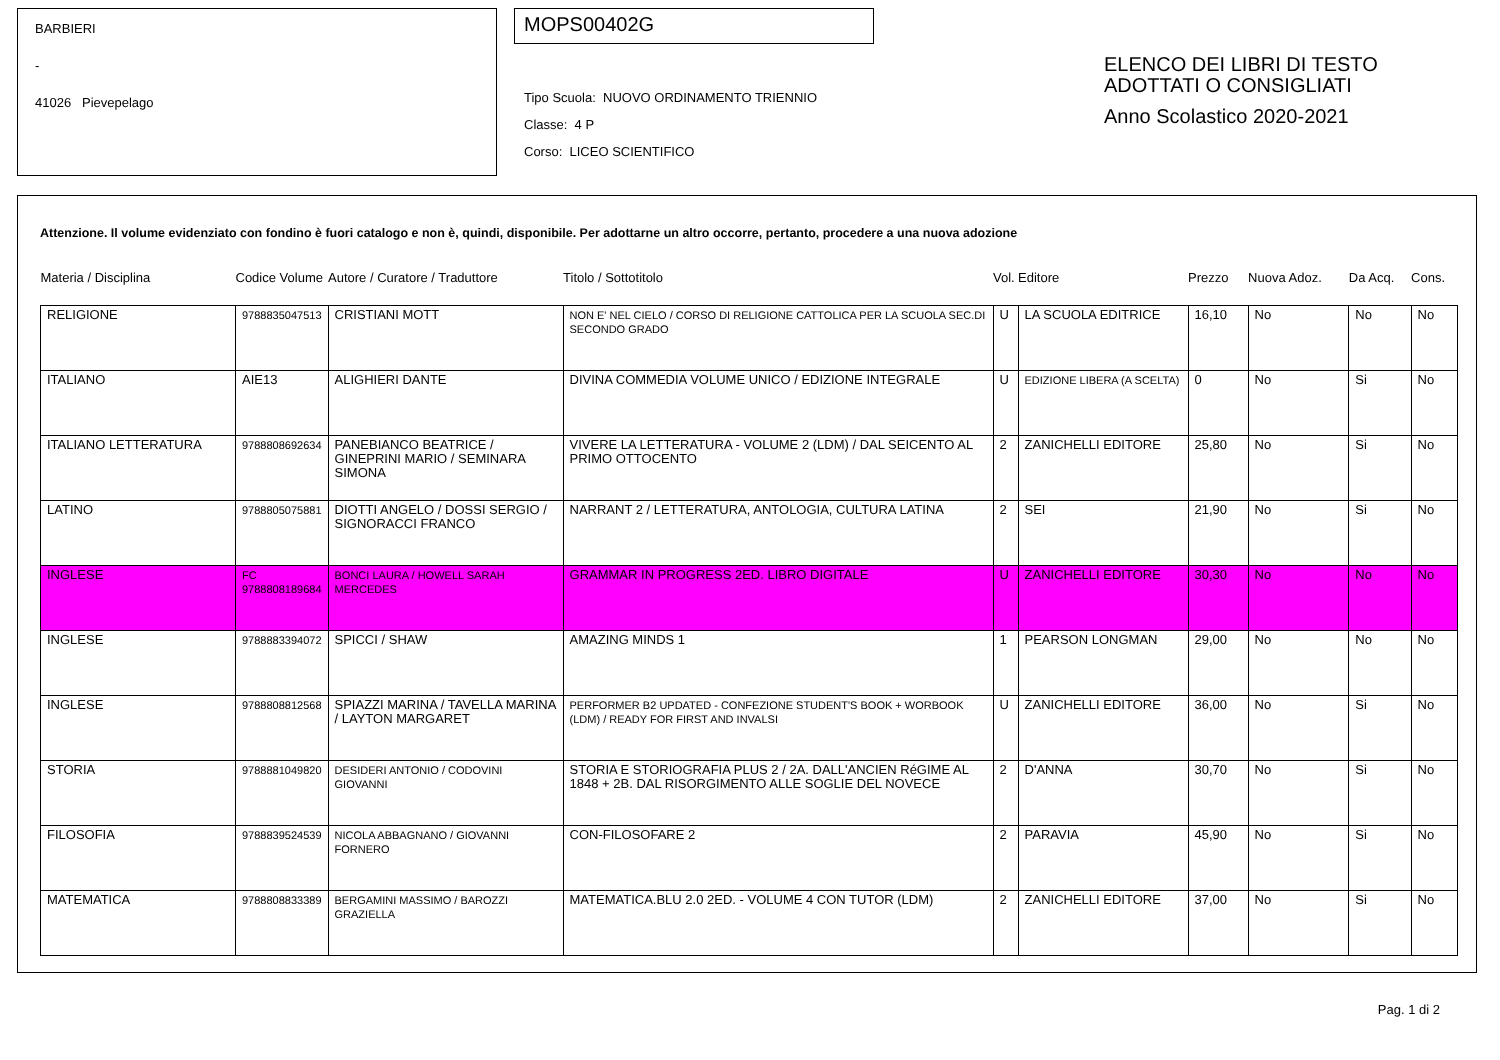BARBIERI
-
41026 Pievepelago
MOPS00402G
Tipo Scuola: NUOVO ORDINAMENTO TRIENNIO
Classe: 4 P
Corso: LICEO SCIENTIFICO
ELENCO DEI LIBRI DI TESTO
ADOTTATI O CONSIGLIATI
Anno Scolastico 2020-2021
Attenzione. Il volume evidenziato con fondino è fuori catalogo e non è, quindi, disponibile. Per adottarne un altro occorre, pertanto, procedere a una nuova adozione
| Materia / Disciplina | Codice Volume | Autore / Curatore / Traduttore | Titolo / Sottotitolo | Vol. | Editore | Prezzo | Nuova Adoz. | Da Acq. | Cons. |
| --- | --- | --- | --- | --- | --- | --- | --- | --- | --- |
| RELIGIONE | 9788835047513 | CRISTIANI MOTT | NON E' NEL CIELO / CORSO DI RELIGIONE CATTOLICA PER LA SCUOLA SEC.DI SECONDO GRADO | U | LA SCUOLA EDITRICE | 16,10 | No | No | No |
| ITALIANO | AIE13 | ALIGHIERI DANTE | DIVINA COMMEDIA VOLUME UNICO / EDIZIONE INTEGRALE | U | EDIZIONE LIBERA (A SCELTA) | 0 | No | Si | No |
| ITALIANO LETTERATURA | 9788808692634 | PANEBIANCO BEATRICE / GINEPRINI MARIO / SEMINARA SIMONA | VIVERE LA LETTERATURA - VOLUME 2 (LDM) / DAL SEICENTO AL PRIMO OTTOCENTO | 2 | ZANICHELLI EDITORE | 25,80 | No | Si | No |
| LATINO | 9788805075881 | DIOTTI ANGELO / DOSSI SERGIO / SIGNORACCI FRANCO | NARRANT 2 / LETTERATURA, ANTOLOGIA, CULTURA LATINA | 2 | SEI | 21,90 | No | Si | No |
| INGLESE | FC 9788808189684 | BONCI LAURA / HOWELL SARAH MERCEDES | GRAMMAR IN PROGRESS 2ED. LIBRO DIGITALE | U | ZANICHELLI EDITORE | 30,30 | No | No | No |
| INGLESE | 9788883394072 | SPICCI / SHAW | AMAZING MINDS 1 | 1 | PEARSON LONGMAN | 29,00 | No | No | No |
| INGLESE | 9788808812568 | SPIAZZI MARINA / TAVELLA MARINA / LAYTON MARGARET | PERFORMER B2 UPDATED - CONFEZIONE STUDENT'S BOOK + WORBOOK (LDM) / READY FOR FIRST AND INVALSI | U | ZANICHELLI EDITORE | 36,00 | No | Si | No |
| STORIA | 9788881049820 | DESIDERI ANTONIO / CODOVINI GIOVANNI | STORIA E STORIOGRAFIA PLUS 2 / 2A. DALL'ANCIEN RéGIME AL 1848 + 2B. DAL RISORGIMENTO ALLE SOGLIE DEL NOVECE | 2 | D'ANNA | 30,70 | No | Si | No |
| FILOSOFIA | 9788839524539 | NICOLA ABBAGNANO / GIOVANNI FORNERO | CON-FILOSOFARE 2 | 2 | PARAVIA | 45,90 | No | Si | No |
| MATEMATICA | 9788808833389 | BERGAMINI MASSIMO / BAROZZI GRAZIELLA | MATEMATICA.BLU 2.0 2ED. - VOLUME 4 CON TUTOR (LDM) | 2 | ZANICHELLI EDITORE | 37,00 | No | Si | No |
Pag. 1 di 2